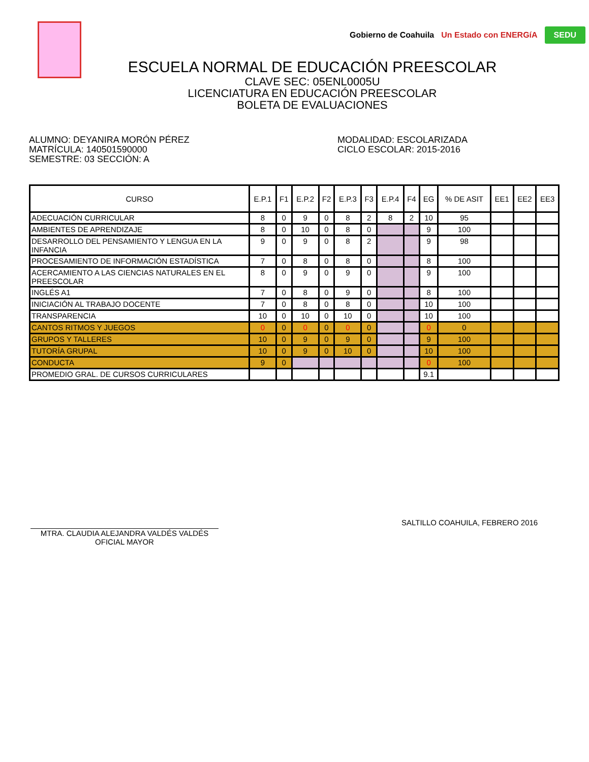Gobierno de Coahuila Un Estado con ENERGíA SEDU
ESCUELA NORMAL DE EDUCACIÓN PREESCOLAR
CLAVE SEC: 05ENL0005U
LICENCIATURA EN EDUCACIÓN PREESCOLAR
BOLETA DE EVALUACIONES
ALUMNO: DEYANIRA MORÓN PÉREZ
MATRÍCULA: 140501590000
SEMESTRE: 03 SECCIÓN: A
MODALIDAD: ESCOLARIZADA
CICLO ESCOLAR: 2015-2016
| CURSO | E.P.1 | F1 | E.P.2 | F2 | E.P.3 | F3 | E.P.4 | F4 | EG | % DE ASIT | EE1 | EE2 | EE3 |
| --- | --- | --- | --- | --- | --- | --- | --- | --- | --- | --- | --- | --- | --- |
| ADECUACIÓN CURRICULAR | 8 | 0 | 9 | 0 | 8 | 2 | 8 | 2 | 10 | 95 | | | |
| AMBIENTES DE APRENDIZAJE | 8 | 0 | 10 | 0 | 8 | 0 | | | 9 | 100 | | | |
| DESARROLLO DEL PENSAMIENTO Y LENGUA EN LA INFANCIA | 9 | 0 | 9 | 0 | 8 | 2 | | | 9 | 98 | | | |
| PROCESAMIENTO DE INFORMACIÓN ESTADÍSTICA | 7 | 0 | 8 | 0 | 8 | 0 | | | 8 | 100 | | | |
| ACERCAMIENTO A LAS CIENCIAS NATURALES EN EL PREESCOLAR | 8 | 0 | 9 | 0 | 9 | 0 | | | 9 | 100 | | | |
| INGLÉS A1 | 7 | 0 | 8 | 0 | 9 | 0 | | | 8 | 100 | | | |
| INICIACIÓN AL TRABAJO DOCENTE | 7 | 0 | 8 | 0 | 8 | 0 | | | 10 | 100 | | | |
| TRANSPARENCIA | 10 | 0 | 10 | 0 | 10 | 0 | | | 10 | 100 | | | |
| CANTOS RITMOS Y JUEGOS | 0 | 0 | 0 | 0 | 0 | 0 | | | 0 | 0 | | | |
| GRUPOS Y TALLERES | 10 | 0 | 9 | 0 | 9 | 0 | | | 9 | 100 | | | |
| TUTORÍA GRUPAL | 10 | 0 | 9 | 0 | 10 | 0 | | | 10 | 100 | | | |
| CONDUCTA | 9 | 0 | | | | | | | 0 | 100 | | | |
| PROMEDIO GRAL. DE CURSOS CURRICULARES | | | | | | | | | 9.1 | | | | |
MTRA. CLAUDIA ALEJANDRA VALDÉS VALDÉS
OFICIAL MAYOR
SALTILLO COAHUILA, FEBRERO 2016